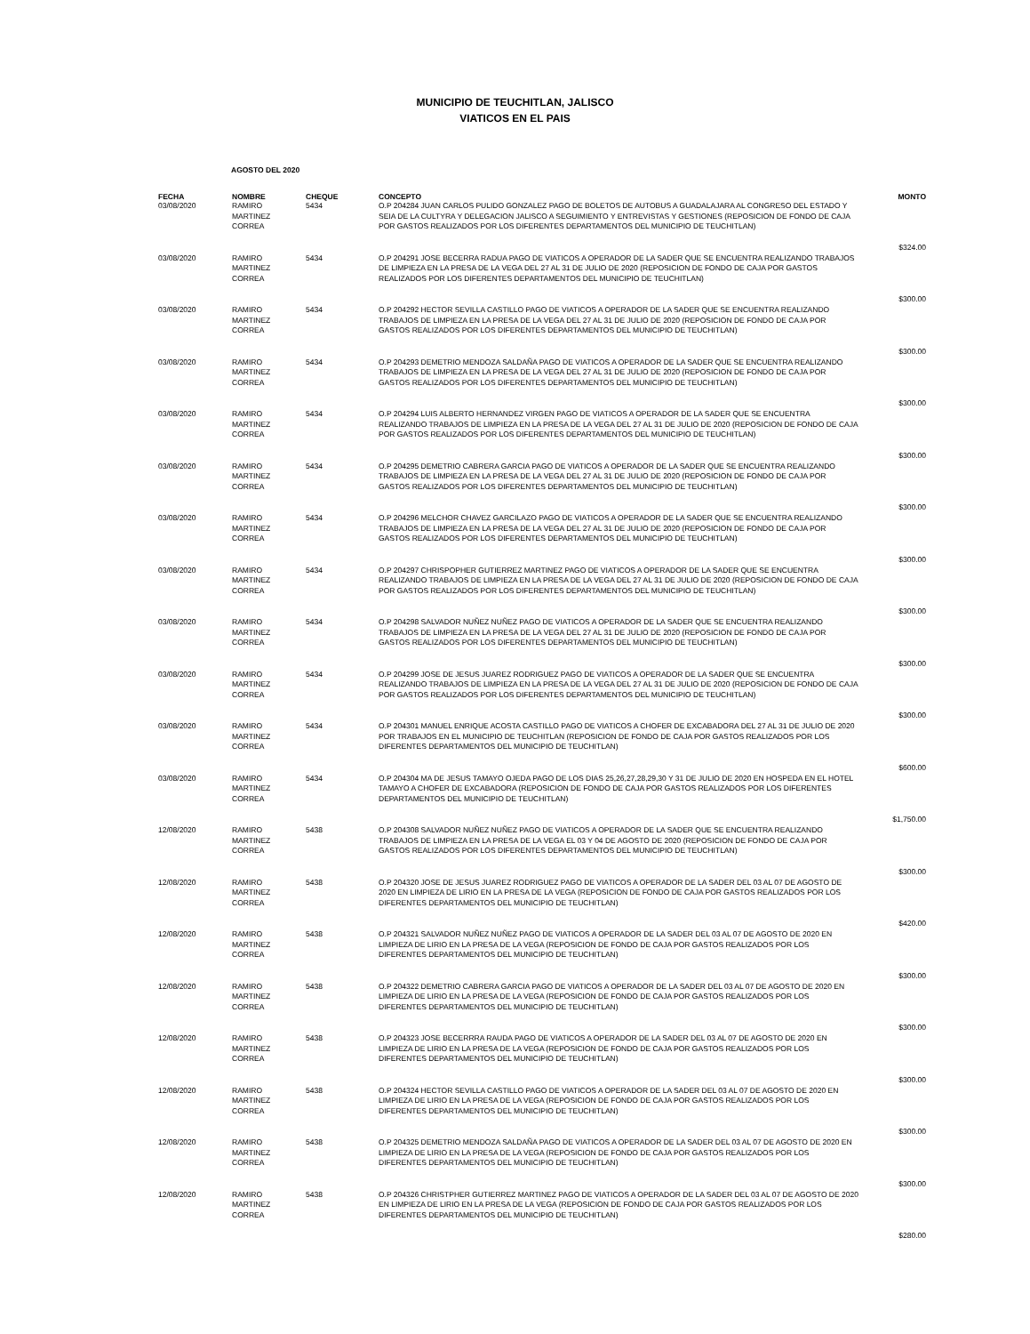MUNICIPIO DE TEUCHITLAN, JALISCO
VIATICOS EN EL PAIS
AGOSTO DEL 2020
| FECHA | NOMBRE | CHEQUE | CONCEPTO | MONTO |
| --- | --- | --- | --- | --- |
| 03/08/2020 | RAMIRO MARTINEZ CORREA | 5434 | O.P 204284 JUAN CARLOS PULIDO GONZALEZ PAGO DE BOLETOS DE AUTOBUS A GUADALAJARA AL CONGRESO DEL ESTADO Y SEIA DE LA CULTYRA Y DELEGACION JALISCO A SEGUIMIENTO Y ENTREVISTAS Y GESTIONES (REPOSICION DE FONDO DE CAJA POR GASTOS REALIZADOS POR LOS DIFERENTES DEPARTAMENTOS DEL MUNICIPIO DE TEUCHITLAN) | $324.00 |
| 03/08/2020 | RAMIRO MARTINEZ CORREA | 5434 | O.P 204291 JOSE BECERRA RADUA PAGO DE VIATICOS A OPERADOR DE LA SADER QUE SE ENCUENTRA REALIZANDO TRABAJOS DE LIMPIEZA EN LA PRESA DE LA VEGA DEL 27 AL 31 DE JULIO DE 2020 (REPOSICION DE FONDO DE CAJA POR GASTOS REALIZADOS POR LOS DIFERENTES DEPARTAMENTOS DEL MUNICIPIO DE TEUCHITLAN) | $300.00 |
| 03/08/2020 | RAMIRO MARTINEZ CORREA | 5434 | O.P 204292 HECTOR SEVILLA CASTILLO PAGO DE VIATICOS A OPERADOR DE LA SADER QUE SE ENCUENTRA REALIZANDO TRABAJOS DE LIMPIEZA EN LA PRESA DE LA VEGA DEL 27 AL 31 DE JULIO DE 2020 (REPOSICION DE FONDO DE CAJA POR GASTOS REALIZADOS POR LOS DIFERENTES DEPARTAMENTOS DEL MUNICIPIO DE TEUCHITLAN) | $300.00 |
| 03/08/2020 | RAMIRO MARTINEZ CORREA | 5434 | O.P 204293 DEMETRIO MENDOZA SALDAÑA PAGO DE VIATICOS A OPERADOR DE LA SADER QUE SE ENCUENTRA REALIZANDO TRABAJOS DE LIMPIEZA EN LA PRESA DE LA VEGA DEL 27 AL 31 DE JULIO DE 2020 (REPOSICION DE FONDO DE CAJA POR GASTOS REALIZADOS POR LOS DIFERENTES DEPARTAMENTOS DEL MUNICIPIO DE TEUCHITLAN) | $300.00 |
| 03/08/2020 | RAMIRO MARTINEZ CORREA | 5434 | O.P 204294 LUIS ALBERTO HERNANDEZ VIRGEN PAGO DE VIATICOS A OPERADOR DE LA SADER QUE SE ENCUENTRA REALIZANDO TRABAJOS DE LIMPIEZA EN LA PRESA DE LA VEGA DEL 27 AL 31 DE JULIO DE 2020 (REPOSICION DE FONDO DE CAJA POR GASTOS REALIZADOS POR LOS DIFERENTES DEPARTAMENTOS DEL MUNICIPIO DE TEUCHITLAN) | $300.00 |
| 03/08/2020 | RAMIRO MARTINEZ CORREA | 5434 | O.P 204295 DEMETRIO CABRERA GARCIA PAGO DE VIATICOS A OPERADOR DE LA SADER QUE SE ENCUENTRA REALIZANDO TRABAJOS DE LIMPIEZA EN LA PRESA DE LA VEGA DEL 27 AL 31 DE JULIO DE 2020 (REPOSICION DE FONDO DE CAJA POR GASTOS REALIZADOS POR LOS DIFERENTES DEPARTAMENTOS DEL MUNICIPIO DE TEUCHITLAN) | $300.00 |
| 03/08/2020 | RAMIRO MARTINEZ CORREA | 5434 | O.P 204296 MELCHOR CHAVEZ GARCILAZO PAGO DE VIATICOS A OPERADOR DE LA SADER QUE SE ENCUENTRA REALIZANDO TRABAJOS DE LIMPIEZA EN LA PRESA DE LA VEGA DEL 27 AL 31 DE JULIO DE 2020 (REPOSICION DE FONDO DE CAJA POR GASTOS REALIZADOS POR LOS DIFERENTES DEPARTAMENTOS DEL MUNICIPIO DE TEUCHITLAN) | $300.00 |
| 03/08/2020 | RAMIRO MARTINEZ CORREA | 5434 | O.P 204297 CHRISPOPHER GUTIERREZ MARTINEZ PAGO DE VIATICOS A OPERADOR DE LA SADER QUE SE ENCUENTRA REALIZANDO TRABAJOS DE LIMPIEZA EN LA PRESA DE LA VEGA DEL 27 AL 31 DE JULIO DE 2020 (REPOSICION DE FONDO DE CAJA POR GASTOS REALIZADOS POR LOS DIFERENTES DEPARTAMENTOS DEL MUNICIPIO DE TEUCHITLAN) | $300.00 |
| 03/08/2020 | RAMIRO MARTINEZ CORREA | 5434 | O.P 204298 SALVADOR NUÑEZ NUÑEZ PAGO DE VIATICOS A OPERADOR DE LA SADER QUE SE ENCUENTRA REALIZANDO TRABAJOS DE LIMPIEZA EN LA PRESA DE LA VEGA DEL 27 AL 31 DE JULIO DE 2020 (REPOSICION DE FONDO DE CAJA POR GASTOS REALIZADOS POR LOS DIFERENTES DEPARTAMENTOS DEL MUNICIPIO DE TEUCHITLAN) | $300.00 |
| 03/08/2020 | RAMIRO MARTINEZ CORREA | 5434 | O.P 204299 JOSE DE JESUS JUAREZ RODRIGUEZ PAGO DE VIATICOS A OPERADOR DE LA SADER QUE SE ENCUENTRA REALIZANDO TRABAJOS DE LIMPIEZA EN LA PRESA DE LA VEGA DEL 27 AL 31 DE JULIO DE 2020 (REPOSICION DE FONDO DE CAJA POR GASTOS REALIZADOS POR LOS DIFERENTES DEPARTAMENTOS DEL MUNICIPIO DE TEUCHITLAN) | $300.00 |
| 03/08/2020 | RAMIRO MARTINEZ CORREA | 5434 | O.P 204301 MANUEL ENRIQUE ACOSTA CASTILLO PAGO DE VIATICOS A CHOFER DE EXCABADORA DEL 27 AL 31 DE JULIO DE 2020 POR TRABAJOS EN EL MUNICIPIO DE TEUCHITLAN (REPOSICION DE FONDO DE CAJA POR GASTOS REALIZADOS POR LOS DIFERENTES DEPARTAMENTOS DEL MUNICIPIO DE TEUCHITLAN) | $600.00 |
| 03/08/2020 | RAMIRO MARTINEZ CORREA | 5434 | O.P 204304 MA DE JESUS TAMAYO OJEDA PAGO DE LOS DIAS 25,26,27,28,29,30 Y 31 DE JULIO DE 2020 EN HOSPEDA EN EL HOTEL TAMAYO A CHOFER DE EXCABADORA (REPOSICION DE FONDO DE CAJA POR GASTOS REALIZADOS POR LOS DIFERENTES DEPARTAMENTOS DEL MUNICIPIO DE TEUCHITLAN) | $1,750.00 |
| 12/08/2020 | RAMIRO MARTINEZ CORREA | 5438 | O.P 204308 SALVADOR NUÑEZ NUÑEZ PAGO DE VIATICOS A OPERADOR DE LA SADER QUE SE ENCUENTRA REALIZANDO TRABAJOS DE LIMPIEZA EN LA PRESA DE LA VEGA EL 03 Y 04 DE AGOSTO DE 2020 (REPOSICION DE FONDO DE CAJA POR GASTOS REALIZADOS POR LOS DIFERENTES DEPARTAMENTOS DEL MUNICIPIO DE TEUCHITLAN) | $300.00 |
| 12/08/2020 | RAMIRO MARTINEZ CORREA | 5438 | O.P 204320 JOSE DE JESUS JUAREZ RODRIGUEZ PAGO DE VIATICOS A OPERADOR DE LA SADER DEL 03 AL 07 DE AGOSTO DE 2020 EN LIMPIEZA DE LIRIO EN LA PRESA DE LA VEGA (REPOSICION DE FONDO DE CAJA POR GASTOS REALIZADOS POR LOS DIFERENTES DEPARTAMENTOS DEL MUNICIPIO DE TEUCHITLAN) | $420.00 |
| 12/08/2020 | RAMIRO MARTINEZ CORREA | 5438 | O.P 204321 SALVADOR NUÑEZ NUÑEZ PAGO DE VIATICOS A OPERADOR DE LA SADER DEL 03 AL 07 DE AGOSTO DE 2020 EN LIMPIEZA DE LIRIO EN LA PRESA DE LA VEGA (REPOSICION DE FONDO DE CAJA POR GASTOS REALIZADOS POR LOS DIFERENTES DEPARTAMENTOS DEL MUNICIPIO DE TEUCHITLAN) | $300.00 |
| 12/08/2020 | RAMIRO MARTINEZ CORREA | 5438 | O.P 204322 DEMETRIO CABRERA GARCIA PAGO DE VIATICOS A OPERADOR DE LA SADER DEL 03 AL 07 DE AGOSTO DE 2020 EN LIMPIEZA DE LIRIO EN LA PRESA DE LA VEGA (REPOSICION DE FONDO DE CAJA POR GASTOS REALIZADOS POR LOS DIFERENTES DEPARTAMENTOS DEL MUNICIPIO DE TEUCHITLAN) | $300.00 |
| 12/08/2020 | RAMIRO MARTINEZ CORREA | 5438 | O.P 204323 JOSE BECERRRA RAUDA PAGO DE VIATICOS A OPERADOR DE LA SADER DEL 03 AL 07 DE AGOSTO DE 2020 EN LIMPIEZA DE LIRIO EN LA PRESA DE LA VEGA (REPOSICION DE FONDO DE CAJA POR GASTOS REALIZADOS POR LOS DIFERENTES DEPARTAMENTOS DEL MUNICIPIO DE TEUCHITLAN) | $300.00 |
| 12/08/2020 | RAMIRO MARTINEZ CORREA | 5438 | O.P 204324 HECTOR SEVILLA CASTILLO PAGO DE VIATICOS A OPERADOR DE LA SADER DEL 03 AL 07 DE AGOSTO DE 2020 EN LIMPIEZA DE LIRIO EN LA PRESA DE LA VEGA (REPOSICION DE FONDO DE CAJA POR GASTOS REALIZADOS POR LOS DIFERENTES DEPARTAMENTOS DEL MUNICIPIO DE TEUCHITLAN) | $300.00 |
| 12/08/2020 | RAMIRO MARTINEZ CORREA | 5438 | O.P 204325 DEMETRIO MENDOZA SALDAÑA PAGO DE VIATICOS A OPERADOR DE LA SADER DEL 03 AL 07 DE AGOSTO DE 2020 EN LIMPIEZA DE LIRIO EN LA PRESA DE LA VEGA (REPOSICION DE FONDO DE CAJA POR GASTOS REALIZADOS POR LOS DIFERENTES DEPARTAMENTOS DEL MUNICIPIO DE TEUCHITLAN) | $300.00 |
| 12/08/2020 | RAMIRO MARTINEZ CORREA | 5438 | O.P 204326 CHRISTPHER GUTIERREZ MARTINEZ PAGO DE VIATICOS A OPERADOR DE LA SADER DEL 03 AL 07 DE AGOSTO DE 2020 EN LIMPIEZA DE LIRIO EN LA PRESA DE LA VEGA (REPOSICION DE FONDO DE CAJA POR GASTOS REALIZADOS POR LOS DIFERENTES DEPARTAMENTOS DEL MUNICIPIO DE TEUCHITLAN) | $280.00 |